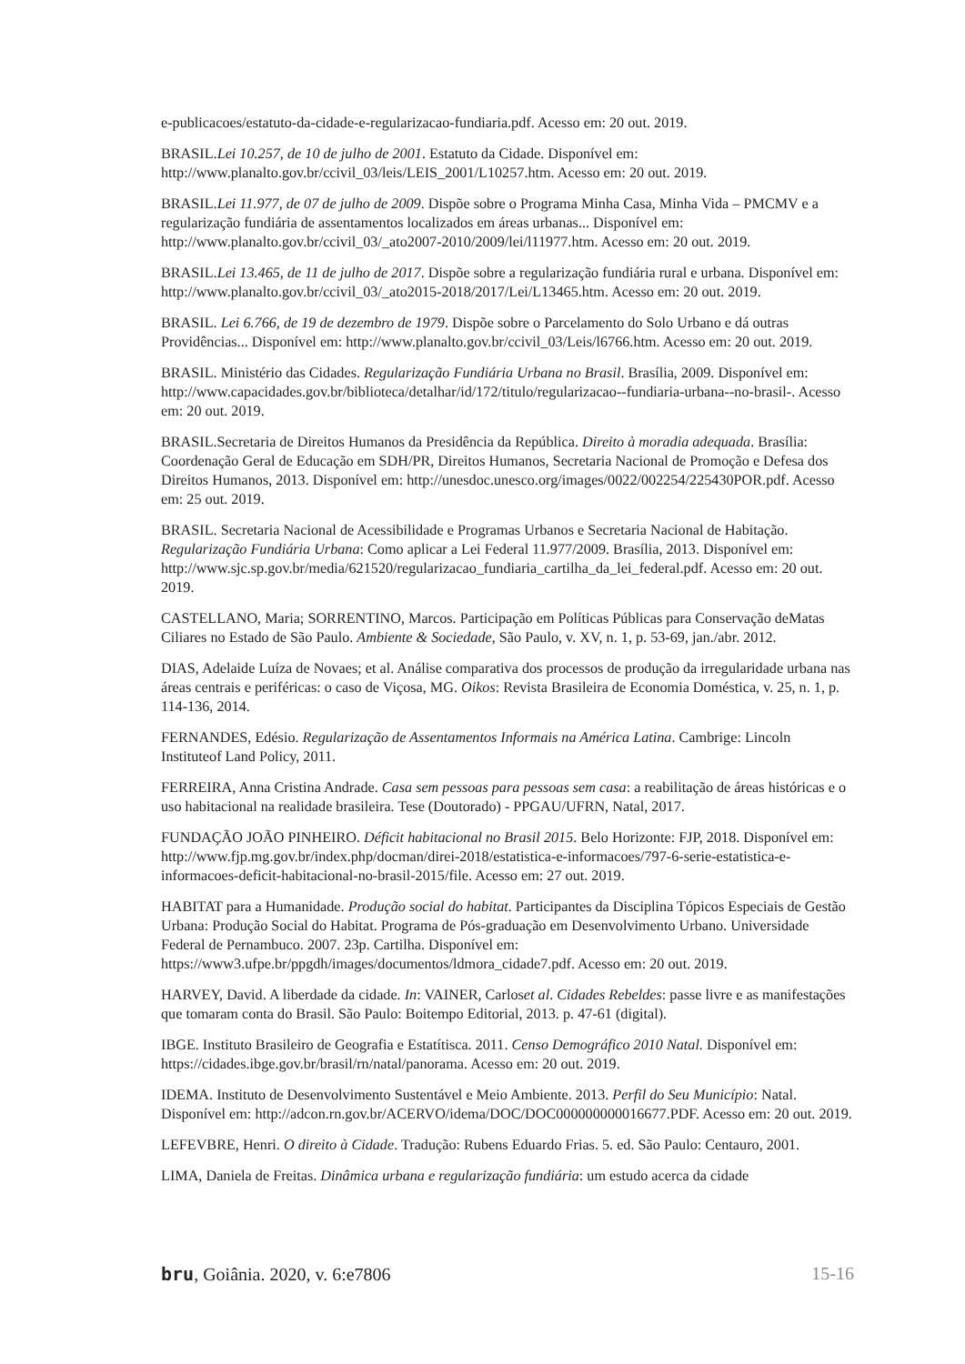e-publicacoes/estatuto-da-cidade-e-regularizacao-fundiaria.pdf. Acesso em: 20 out. 2019.
BRASIL.Lei 10.257, de 10 de julho de 2001. Estatuto da Cidade. Disponível em: http://www.planalto.gov.br/ccivil_03/leis/LEIS_2001/L10257.htm. Acesso em: 20 out. 2019.
BRASIL.Lei 11.977, de 07 de julho de 2009. Dispõe sobre o Programa Minha Casa, Minha Vida – PMCMV e a regularização fundiária de assentamentos localizados em áreas urbanas... Disponível em: http://www.planalto.gov.br/ccivil_03/_ato2007-2010/2009/lei/l11977.htm. Acesso em: 20 out. 2019.
BRASIL.Lei 13.465, de 11 de julho de 2017. Dispõe sobre a regularização fundiária rural e urbana. Disponível em: http://www.planalto.gov.br/ccivil_03/_ato2015-2018/2017/Lei/L13465.htm. Acesso em: 20 out. 2019.
BRASIL. Lei 6.766, de 19 de dezembro de 1979. Dispõe sobre o Parcelamento do Solo Urbano e dá outras Providências... Disponível em: http://www.planalto.gov.br/ccivil_03/Leis/l6766.htm. Acesso em: 20 out. 2019.
BRASIL. Ministério das Cidades. Regularização Fundiária Urbana no Brasil. Brasília, 2009. Disponível em: http://www.capacidades.gov.br/biblioteca/detalhar/id/172/titulo/regularizacao--fundiaria-urbana--no-brasil-. Acesso em: 20 out. 2019.
BRASIL.Secretaria de Direitos Humanos da Presidência da República. Direito à moradia adequada. Brasília: Coordenação Geral de Educação em SDH/PR, Direitos Humanos, Secretaria Nacional de Promoção e Defesa dos Direitos Humanos, 2013. Disponível em: http://unesdoc.unesco.org/images/0022/002254/225430POR.pdf. Acesso em: 25 out. 2019.
BRASIL. Secretaria Nacional de Acessibilidade e Programas Urbanos e Secretaria Nacional de Habitação. Regularização Fundiária Urbana: Como aplicar a Lei Federal 11.977/2009. Brasília, 2013. Disponível em: http://www.sjc.sp.gov.br/media/621520/regularizacao_fundiaria_cartilha_da_lei_federal.pdf. Acesso em: 20 out. 2019.
CASTELLANO, Maria; SORRENTINO, Marcos. Participação em Políticas Públicas para Conservação deMatas Ciliares no Estado de São Paulo. Ambiente & Sociedade, São Paulo, v. XV, n. 1, p. 53-69, jan./abr. 2012.
DIAS, Adelaide Luíza de Novaes; et al. Análise comparativa dos processos de produção da irregularidade urbana nas áreas centrais e periféricas: o caso de Viçosa, MG. Oikos: Revista Brasileira de Economia Doméstica, v. 25, n. 1, p. 114-136, 2014.
FERNANDES, Edésio. Regularização de Assentamentos Informais na América Latina. Cambrige: Lincoln Instituteof Land Policy, 2011.
FERREIRA, Anna Cristina Andrade. Casa sem pessoas para pessoas sem casa: a reabilitação de áreas históricas e o uso habitacional na realidade brasileira. Tese (Doutorado) - PPGAU/UFRN, Natal, 2017.
FUNDAÇÃO JOÃO PINHEIRO. Déficit habitacional no Brasil 2015. Belo Horizonte: FJP, 2018. Disponível em: http://www.fjp.mg.gov.br/index.php/docman/direi-2018/estatistica-e-informacoes/797-6-serie-estatistica-e-informacoes-deficit-habitacional-no-brasil-2015/file. Acesso em: 27 out. 2019.
HABITAT para a Humanidade. Produção social do habitat. Participantes da Disciplina Tópicos Especiais de Gestão Urbana: Produção Social do Habitat. Programa de Pós-graduação em Desenvolvimento Urbano. Universidade Federal de Pernambuco. 2007. 23p. Cartilha. Disponível em: https://www3.ufpe.br/ppgdh/images/documentos/ldmora_cidade7.pdf. Acesso em: 20 out. 2019.
HARVEY, David. A liberdade da cidade. In: VAINER, Carloset al. Cidades Rebeldes: passe livre e as manifestações que tomaram conta do Brasil. São Paulo: Boitempo Editorial, 2013. p. 47-61 (digital).
IBGE. Instituto Brasileiro de Geografia e Estatítisca. 2011. Censo Demográfico 2010 Natal. Disponível em: https://cidades.ibge.gov.br/brasil/rn/natal/panorama. Acesso em: 20 out. 2019.
IDEMA. Instituto de Desenvolvimento Sustentável e Meio Ambiente. 2013. Perfil do Seu Município: Natal. Disponível em: http://adcon.rn.gov.br/ACERVO/idema/DOC/DOC000000000016677.PDF. Acesso em: 20 out. 2019.
LEFEVBRE, Henri. O direito à Cidade. Tradução: Rubens Eduardo Frias. 5. ed. São Paulo: Centauro, 2001.
LIMA, Daniela de Freitas. Dinâmica urbana e regularização fundiária: um estudo acerca da cidade
bru, Goiânia. 2020, v. 6:e7806 15-16